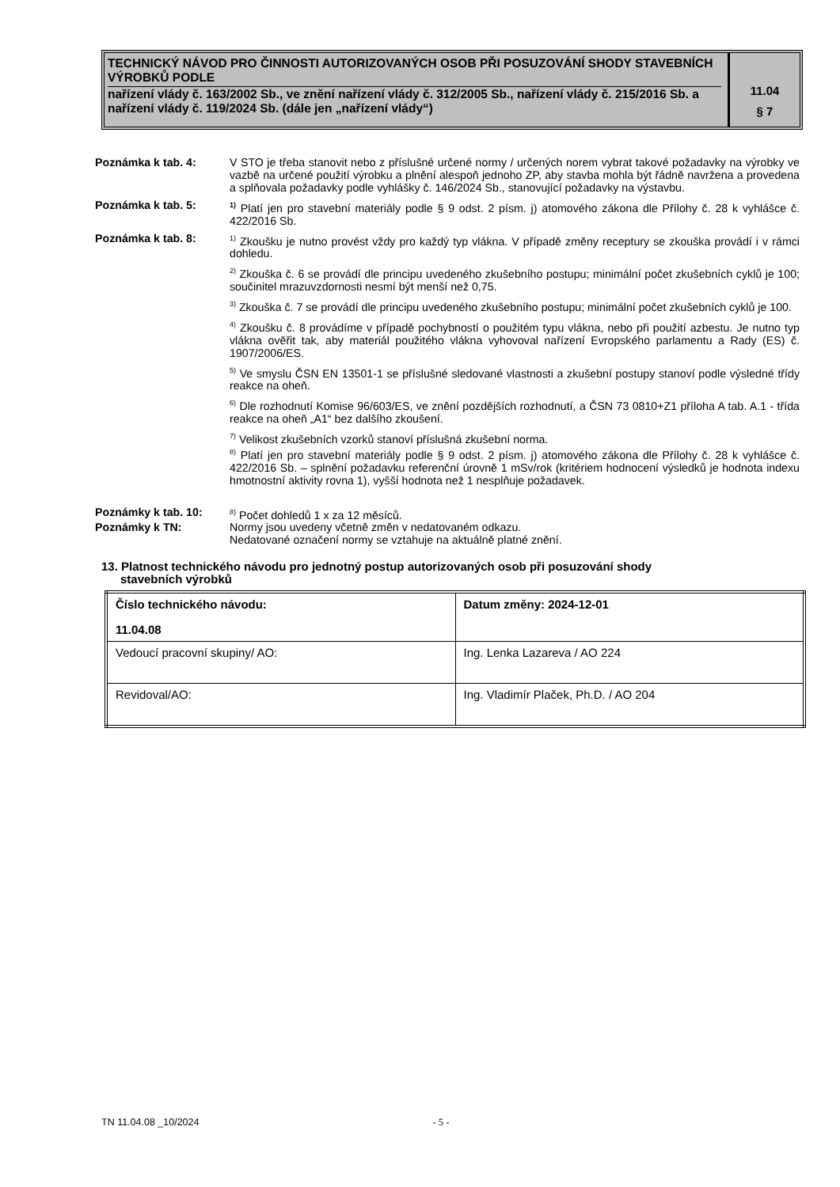TECHNICKÝ NÁVOD PRO ČINNOSTI AUTORIZOVANÝCH OSOB PŘI POSUZOVÁNÍ SHODY STAVEBNÍCH VÝROBKŮ PODLE
nařízení vlády č. 163/2002 Sb., ve znění nařízení vlády č. 312/2005 Sb., nařízení vlády č. 215/2016 Sb. a nařízení vlády č. 119/2024 Sb. (dále jen „nařízení vlády“)
11.04
§ 7
Poznámka k tab. 4: V STO je třeba stanovit nebo z příslušné určené normy / určených norem vybrat takové požadavky na výrobky ve vazbě na určené použití výrobku a plnění alespoň jednoho ZP, aby stavba mohla být řádně navržena a provedena a splňovala požadavky podle vyhlášky č. 146/2024 Sb., stanovující požadavky na výstavbu.
Poznámka k tab. 5:
<sup>1)</sup> Platí jen pro stavební materiály podle § 9 odst. 2 písm. j) atomového zákona dle Přílohy č. 28 k vyhlášce č. 422/2016 Sb.
Poznámka k tab. 8:
<sup>1)</sup> Zkoušku je nutno provést vždy pro každý typ vlákna. V případě změny receptury se zkouška provádí i v rámci dohledu.
<sup>2)</sup> Zkouška č. 6 se provádí dle principu uvedeného zkušebního postupu; minimální počet zkušebních cyklů je 100; součinitel mrazuvzdornosti nesmí být menší než 0,75.
<sup>3)</sup> Zkouška č. 7 se provádí dle principu uvedeného zkušebního postupu; minimální počet zkušebních cyklů je 100.
<sup>4)</sup> Zkoušku č. 8 provádíme v případě pochybností o použitém typu vlákna, nebo při použití azbestu. Je nutno typ vlákna ověřit tak, aby materiál použitého vlákna vyhovoval nařízení Evropského parlamentu a Rady (ES) č. 1907/2006/ES.
<sup>5)</sup> Ve smyslu ČSN EN 13501-1 se příslušné sledované vlastnosti a zkušební postupy stanoví podle výsledné třídy reakce na oheň.
<sup>6)</sup> Dle rozhodnutí Komise 96/603/ES, ve znění pozdějších rozhodnutí, a ČSN 73 0810+Z1 příloha A tab. A.1 - třída reakce na oheň „A1“ bez dalšího zkoušení.
<sup>7)</sup> Velikost zkušebních vzorků stanoví příslušná zkušební norma.
<sup>8)</sup> Platí jen pro stavební materiály podle § 9 odst. 2 písm. j) atomového zákona dle Přílohy č. 28 k vyhlášce č. 422/2016 Sb. – splnění požadavku referenční úrovně 1 mSv/rok (kritériem hodnocení výsledků je hodnota indexu hmotnostní aktivity rovna 1), vyšší hodnota než 1 nesplňuje požadavek.
Poznámky k tab. 10:
<sup>8)</sup> Počet dohledů 1 x za 12 měsíců.
Poznámky k TN: Normy jsou uvedeny včetně změn v nedatovaném odkazu.
Nedatované označení normy se vztahuje na aktuálně platné znění.
13. Platnost technického návodu pro jednotný postup autorizovaných osob při posuzování shody
stavebních výrobků
| Číslo technického návodu: 11.04.08 | Datum změny: 2024-12-01 |
| Vedoucí pracovní skupiny/ AO: | Ing. Lenka Lazareva / AO 224 |
| Revidoval/AO: | Ing. Vladimír Plaček, Ph.D. / AO 204 |
TN 11.04.08 _10/2024 - 5 -